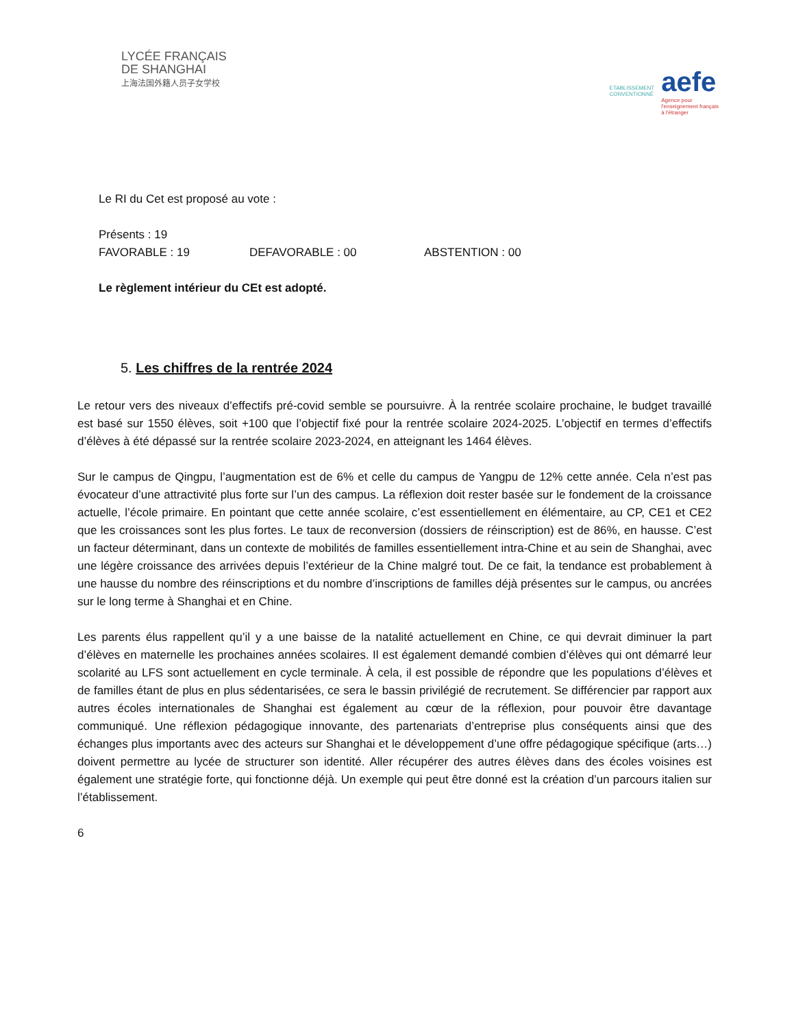LYCÉE FRANÇAIS
DE SHANGHAI
上海法国外籍人员子女学校
ETABLISSEMENT
CONVENTIONNÉ
aefe
Agence pour
l'enseignement français
à l'étranger
Le RI du Cet est proposé au vote :
Présents : 19
FAVORABLE : 19 DEFAVORABLE : 00 ABSTENTION : 00
Le règlement intérieur du CEt est adopté.
5. Les chiffres de la rentrée 2024
Le retour vers des niveaux d’effectifs pré-covid semble se poursuivre. À la rentrée scolaire prochaine, le budget travaillé est basé sur 1550 élèves, soit +100 que l’objectif fixé pour la rentrée scolaire 2024-2025. L’objectif en termes d’effectifs d’élèves à été dépassé sur la rentrée scolaire 2023-2024, en atteignant les 1464 élèves.
Sur le campus de Qingpu, l’augmentation est de 6% et celle du campus de Yangpu de 12% cette année. Cela n’est pas évocateur d’une attractivité plus forte sur l’un des campus. La réflexion doit rester basée sur le fondement de la croissance actuelle, l’école primaire. En pointant que cette année scolaire, c’est essentiellement en élémentaire, au CP, CE1 et CE2 que les croissances sont les plus fortes. Le taux de reconversion (dossiers de réinscription) est de 86%, en hausse. C’est un facteur déterminant, dans un contexte de mobilités de familles essentiellement intra-Chine et au sein de Shanghai, avec une légère croissance des arrivées depuis l’extérieur de la Chine malgré tout. De ce fait, la tendance est probablement à une hausse du nombre des réinscriptions et du nombre d’inscriptions de familles déjà présentes sur le campus, ou ancrées sur le long terme à Shanghai et en Chine.
Les parents élus rappellent qu’il y a une baisse de la natalité actuellement en Chine, ce qui devrait diminuer la part d’élèves en maternelle les prochaines années scolaires. Il est également demandé combien d’élèves qui ont démarré leur scolarité au LFS sont actuellement en cycle terminale. À cela, il est possible de répondre que les populations d’élèves et de familles étant de plus en plus sédentarisées, ce sera le bassin privilégié de recrutement. Se différencier par rapport aux autres écoles internationales de Shanghai est également au cœur de la réflexion, pour pouvoir être davantage communiqué. Une réflexion pédagogique innovante, des partenariats d’entreprise plus conséquents ainsi que des échanges plus importants avec des acteurs sur Shanghai et le développement d’une offre pédagogique spécifique (arts…) doivent permettre au lycée de structurer son identité. Aller récupérer des autres élèves dans des écoles voisines est également une stratégie forte, qui fonctionne déjà. Un exemple qui peut être donné est la création d’un parcours italien sur l’établissement.
6